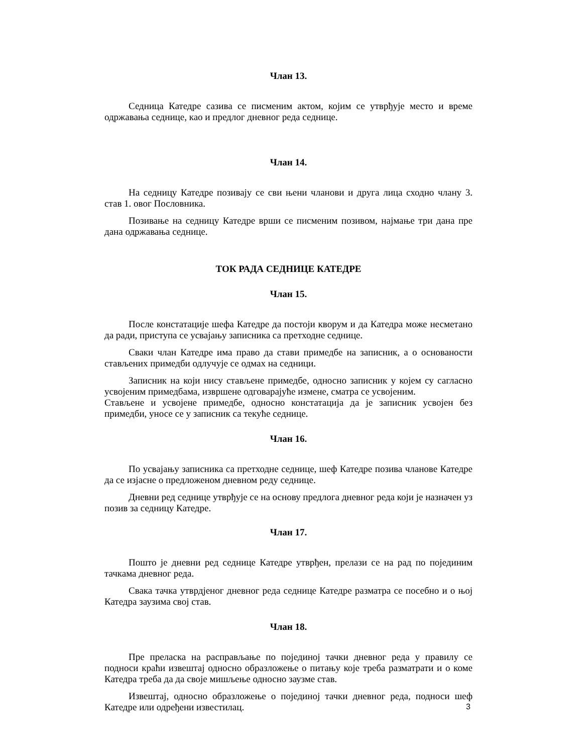Члан 13.
Седница Катедре сазива се писменим актом, којим се утврђује место и време одржавања седнице, као и предлог дневног реда седнице.
Члан 14.
На седницу Катедре позивају се сви њени чланови и друга лица сходно члану 3. став 1. овог Пословника.
Позивање на седницу Катедре врши се писменим позивом, најмање три дана пре дана одржавања седнице.
ТОК РАДА СЕДНИЦЕ КАТЕДРЕ
Члан 15.
После констатације шефа Катедре да постоји кворум и да Катедра може несметано да ради, приступа се усвајању записника са претходне седнице.
Сваки члан Катедре има право да стави примедбе на записник, а о основаности стављених примедби одлучује се одмах на седници.
Записник на који нису стављене примедбе, односно записник у којем су сагласно усвојеним примедбама, извршене одговарајуће измене, сматра се усвојеним.
Стављене и усвојене примедбе, односно констатација да је записник усвојен без примедби, уносе се у записник са текуће седнице.
Члан 16.
По усвајању записника са претходне седнице, шеф Катедре позива чланове Катедре да се изјасне о предложеном дневном реду седнице.
Дневни ред седнице утврђује се на основу предлога дневног реда који је назначен уз позив за седницу Катедре.
Члан 17.
Пошто је дневни ред седнице Катедре утврђен, прелази се на рад по појединим тачкама дневног реда.
Свака тачка утврдјеног дневног реда седнице Катедре разматра се посебно и о њој Катедра заузима свој став.
Члан 18.
Пре преласка на расправљање по појединој тачки дневног реда у правилу се подноси краћи извештај односно образложење о питању које треба разматрати и о коме Катедра треба да да своје мишљење односно заузме став.
Извештај, односно образложење о појединој тачки дневног реда, подноси шеф Катедре или одређени известилац.
3